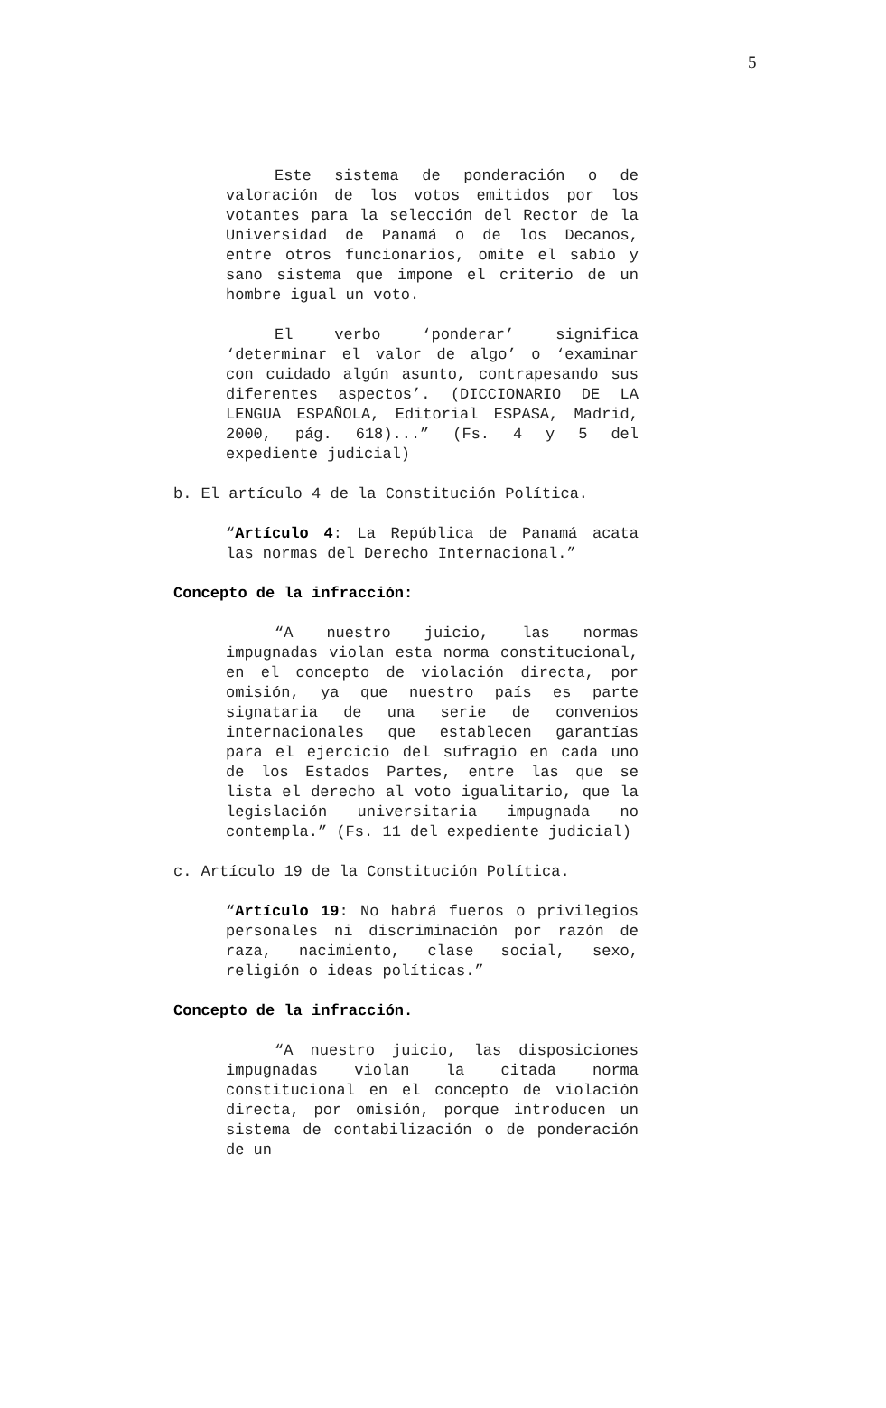5
Este sistema de ponderación o de valoración de los votos emitidos por los votantes para la selección del Rector de la Universidad de Panamá o de los Decanos, entre otros funcionarios, omite el sabio y sano sistema que impone el criterio de un hombre igual un voto.
El verbo ‘ponderar’ significa ‘determinar el valor de algo’ o ‘examinar con cuidado algún asunto, contrapesando sus diferentes aspectos’. (DICCIONARIO DE LA LENGUA ESPAÑOLA, Editorial ESPASA, Madrid, 2000, pág. 618)...” (Fs. 4 y 5 del expediente judicial)
b. El artículo 4 de la Constitución Política.
“Artículo 4: La República de Panamá acata las normas del Derecho Internacional.”
Concepto de la infracción:
“A nuestro juicio, las normas impugnadas violan esta norma constitucional, en el concepto de violación directa, por omisión, ya que nuestro país es parte signataria de una serie de convenios internacionales que establecen garantías para el ejercicio del sufragio en cada uno de los Estados Partes, entre las que se lista el derecho al voto igualitario, que la legislación universitaria impugnada no contempla.” (Fs. 11 del expediente judicial)
c. Artículo 19 de la Constitución Política.
“Artículo 19: No habrá fueros o privilegios personales ni discriminación por razón de raza, nacimiento, clase social, sexo, religión o ideas políticas.”
Concepto de la infracción.
“A nuestro juicio, las disposiciones impugnadas violan la citada norma constitucional en el concepto de violación directa, por omisión, porque introducen un sistema de contabilización o de ponderación de un